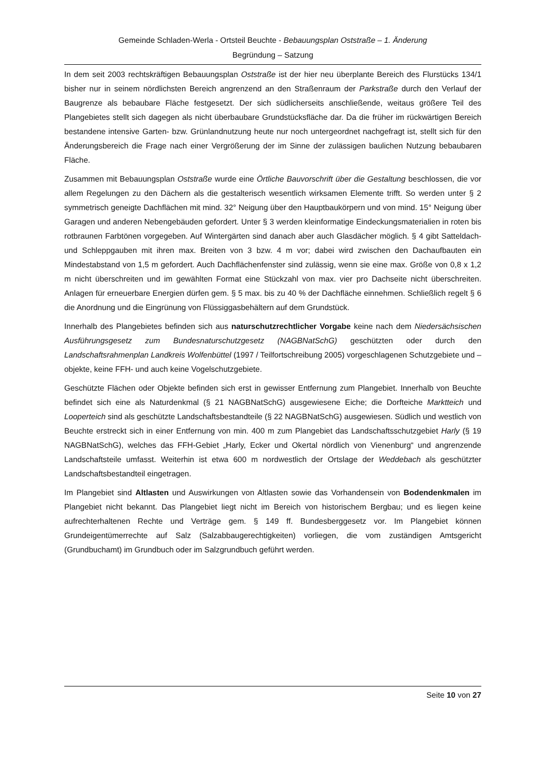Gemeinde Schladen-Werla - Ortsteil Beuchte - Bebauungsplan Oststraße – 1. Änderung
Begründung – Satzung
In dem seit 2003 rechtskräftigen Bebauungsplan Oststraße ist der hier neu überplante Bereich des Flurstücks 134/1 bisher nur in seinem nördlichsten Bereich angrenzend an den Straßenraum der Parkstraße durch den Verlauf der Baugrenze als bebaubare Fläche festgesetzt. Der sich südlicherseits anschließende, weitaus größere Teil des Plangebietes stellt sich dagegen als nicht überbaubare Grundstücksfläche dar. Da die früher im rückwärtigen Bereich bestandene intensive Garten- bzw. Grünlandnutzung heute nur noch untergeordnet nachgefragt ist, stellt sich für den Änderungsbereich die Frage nach einer Vergrößerung der im Sinne der zulässigen baulichen Nutzung bebaubaren Fläche.
Zusammen mit Bebauungsplan Oststraße wurde eine Örtliche Bauvorschrift über die Gestaltung beschlossen, die vor allem Regelungen zu den Dächern als die gestalterisch wesentlich wirksamen Elemente trifft. So werden unter § 2 symmetrisch geneigte Dachflächen mit mind. 32° Neigung über den Hauptbaukörpern und von mind. 15° Neigung über Garagen und anderen Nebengebäuden gefordert. Unter § 3 werden kleinformatige Eindeckungsmaterialien in roten bis rotbraunen Farbtönen vorgegeben. Auf Wintergärten sind danach aber auch Glasdächer möglich. § 4 gibt Satteldach- und Schleppgauben mit ihren max. Breiten von 3 bzw. 4 m vor; dabei wird zwischen den Dachaufbauten ein Mindestabstand von 1,5 m gefordert. Auch Dachflächenfenster sind zulässig, wenn sie eine max. Größe von 0,8 x 1,2 m nicht überschreiten und im gewählten Format eine Stückzahl von max. vier pro Dachseite nicht überschreiten. Anlagen für erneuerbare Energien dürfen gem. § 5 max. bis zu 40 % der Dachfläche einnehmen. Schließlich regelt § 6 die Anordnung und die Eingrünung von Flüssiggasbehältern auf dem Grundstück.
Innerhalb des Plangebietes befinden sich aus naturschutzrechtlicher Vorgabe keine nach dem Niedersächsischen Ausführungsgesetz zum Bundesnaturschutzgesetz (NAGBNatSchG) geschützten oder durch den Landschaftsrahmenplan Landkreis Wolfenbüttel (1997 / Teilfortschreibung 2005) vorgeschlagenen Schutzgebiete und –objekte, keine FFH- und auch keine Vogelschutzgebiete.
Geschützte Flächen oder Objekte befinden sich erst in gewisser Entfernung zum Plangebiet. Innerhalb von Beuchte befindet sich eine als Naturdenkmal (§ 21 NAGBNatSchG) ausgewiesene Eiche; die Dorfteiche Marktteich und Looperteich sind als geschützte Landschaftsbestandteile (§ 22 NAGBNatSchG) ausgewiesen. Südlich und westlich von Beuchte erstreckt sich in einer Entfernung von min. 400 m zum Plangebiet das Landschaftsschutzgebiet Harly (§ 19 NAGBNatSchG), welches das FFH-Gebiet „Harly, Ecker und Okertal nördlich von Vienenburg“ und angrenzende Landschaftsteile umfasst. Weiterhin ist etwa 600 m nordwestlich der Ortslage der Weddebach als geschützter Landschaftsbestandteil eingetragen.
Im Plangebiet sind Altlasten und Auswirkungen von Altlasten sowie das Vorhandensein von Bodendenkmalen im Plangebiet nicht bekannt. Das Plangebiet liegt nicht im Bereich von historischem Bergbau; und es liegen keine aufrechterhaltenen Rechte und Verträge gem. § 149 ff. Bundesberggesetz vor. Im Plangebiet können Grundeigentümerrechte auf Salz (Salzabbaugerechtigkeiten) vorliegen, die vom zuständigen Amtsgericht (Grundbuchamt) im Grundbuch oder im Salzgrundbuch geführt werden.
Seite 10 von 27